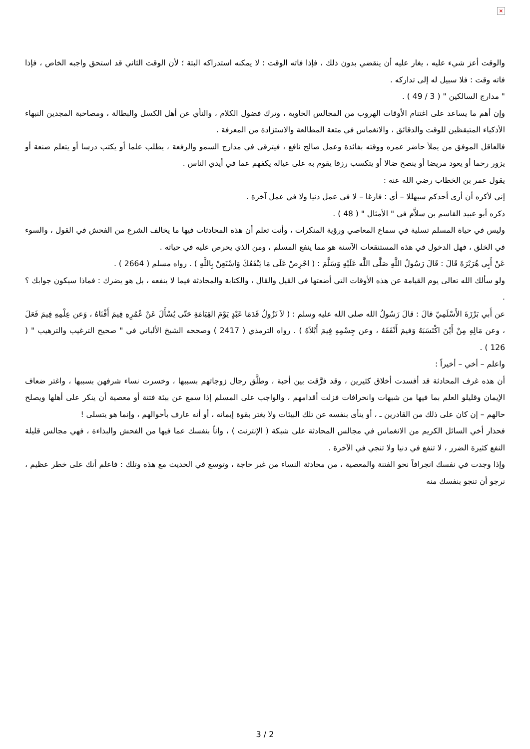×
والوقت أعز شيء عليه ، يغار عليه أن ينقضي بدون ذلك ، فإذا فاته الوقت : لا يمكنه استدراكه البتة ؛ لأن الوقت الثاني قد استحق واجبه الخاص ، فإذا فاته وقت : فلا سبيل له إلى تداركه .
" مدارج السالكين " ( 3 / 49 ) .
وإن أهم ما يساعد على اغتنام الأوقات الهروب من المجالس الخاوية ، وترك فضول الكلام ، والنأي عن أهل الكسل والبطالة ، ومصاحبة المجدين النبهاء الأذكياء المتيقظين للوقت والدقائق ، والانغماس في متعة المطالعة والاستزادة من المعرفة .
فالعاقل الموفق من يملأ حاضر عمره ووقته بفائدة وعمل صالح نافع ، فيترقى في مدارج السمو والرفعة ، يطلب علما أو يكتب درسا أو يتعلم صنعة أو يزور رحما أو يعود مريضا أو ينصح ضالا أو يتكسب رزقا يقوم به على عياله يكفهم عما في أيدي الناس .
يقول عمر بن الخطاب رضي الله عنه :
إني لأكره أن أرى أحدكم سبهللا – أي : فارغا – لا في عمل دنيا ولا في عمل آخرة .
ذكره أبو عبيد القاسم بن سلاَّم في " الأمثال " ( 48 ) .
وليس في حياة المسلم تسلية في سماع المعاصي ورؤية المنكرات ، وأنت تعلم أن هذه المحادثات فيها ما يخالف الشرع من الفحش في القول ، والسوء في الخلق ، فهل الدخول في هذه المستنقعات الآسنة هو مما ينفع المسلم ، ومن الذي يحرص عليه في حياته .
عَنْ أَبِي هُرَيْرَةَ قَالَ : قَالَ رَسُولُ اللَّهِ صَلَّى اللَّه عَلَيْهِ وَسَلَّمَ : ( احْرِصْ عَلَى مَا يَنْفَعُكَ وَاسْتَعِنْ بِاللَّهِ ) . رواه مسلم ( 2664 ) .
ولو سألك الله تعالى يوم القيامة عن هذه الأوقات التي أضعتها في القيل والقال ، والكتابة والمحادثة فيما لا ينفعه ، بل هو يضرك : فماذا سيكون جوابك ؟ .
عن أَبي بَرْزَةَ الأَسْلَمِيّ قالَ : قالَ رَسُولُ الله صلى الله عليه وسلم : ( لاَ تَزُولُ قَدَمَا عَبْدٍ يَوْمَ القِيَامَةِ حَتّى يُسْأَلَ عَنْ عُمُرِهِ فِيمَ أَفْنَاهُ ، وَعن عِلْمِهِ فِيمَ فَعَلَ ، وعن مَالِهِ مِنْ أَيْنَ اكْتَسَبَهُ وَفيمَ أَنْفَقَهُ ، وعن جِسْمِهِ فِيمَ أَبْلاَهُ ) . رواه الترمذي ( 2417 ) وصححه الشيخ الألباني في " صحيح الترغيب والترهيب " ( 126 ) .
واعلم – أخي – أخيراً :
أن هذه غرف المحادثة قد أفسدت أخلاق كثيرين ، وقد فرَّقت بين أحبة ، وطلَّق رجال زوجاتهم بسببها ، وخسرت نساء شرفهن بسببها ، واغتر ضعاف الإيمان وقليلو العلم بما فيها من شبهات وانحرافات فزلت أقدامهم ، والواجب على المسلم إذا سمع عن بيئة فتنة أو معصية أن ينكر على أهلها ويصلح حالهم – إن كان على ذلك من القادرين ـ ، أو ينأى بنفسه عن تلك البيئات ولا يغتر بقوة إيمانه ، أو أنه عارف بأحوالهم ، وإنما هو يتسلى !
فحذار أخي السائل الكريم من الانغماس في مجالس المحادثة على شبكة ( الإنترنت ) ، واناً بنفسك عما فيها من الفحش والبذاءة ، فهي مجالس قليلة النفع كثيرة الضرر ، لا تنفع في دنيا ولا تنجي في الآخرة .
وإذا وجدت في نفسك انجرافاً نحو الفتنة والمعصية ، من محادثة النساء من غير حاجة ، وتوسع في الحديث مع هذه وتلك : فاعلم أنك على خطر عظيم ، نرجو أن تنجو بنفسك منه
3 / 2